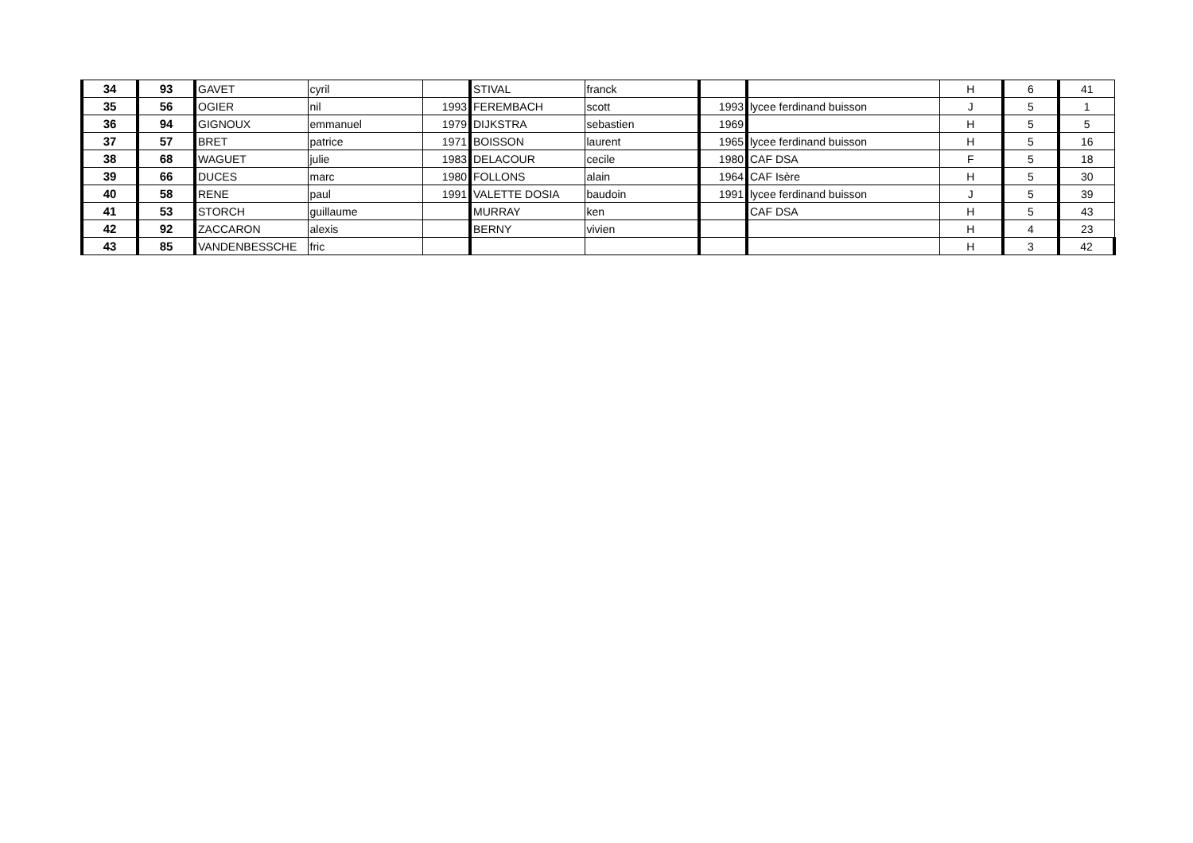| 34 | 93 | GAVET | cyril | | STIVAL | franck | | | H | 6 | 41 |
| 35 | 56 | OGIER | nil | 1993 | FEREMBACH | scott | 1993 | lycee ferdinand buisson | J | 5 | 1 |
| 36 | 94 | GIGNOUX | emmanuel | 1979 | DIJKSTRA | sebastien | 1969 | | H | 5 | 5 |
| 37 | 57 | BRET | patrice | 1971 | BOISSON | laurent | 1965 | lycee ferdinand buisson | H | 5 | 16 |
| 38 | 68 | WAGUET | julie | 1983 | DELACOUR | cecile | 1980 | CAF DSA | F | 5 | 18 |
| 39 | 66 | DUCES | marc | 1980 | FOLLONS | alain | 1964 | CAF Isère | H | 5 | 30 |
| 40 | 58 | RENE | paul | 1991 | VALETTE DOSIA | baudoin | 1991 | lycee ferdinand buisson | J | 5 | 39 |
| 41 | 53 | STORCH | guillaume | | MURRAY | ken | | CAF DSA | H | 5 | 43 |
| 42 | 92 | ZACCARON | alexis | | BERNY | vivien | | | H | 4 | 23 |
| 43 | 85 | VANDENBESSCHE | fric | | | | | | H | 3 | 42 |